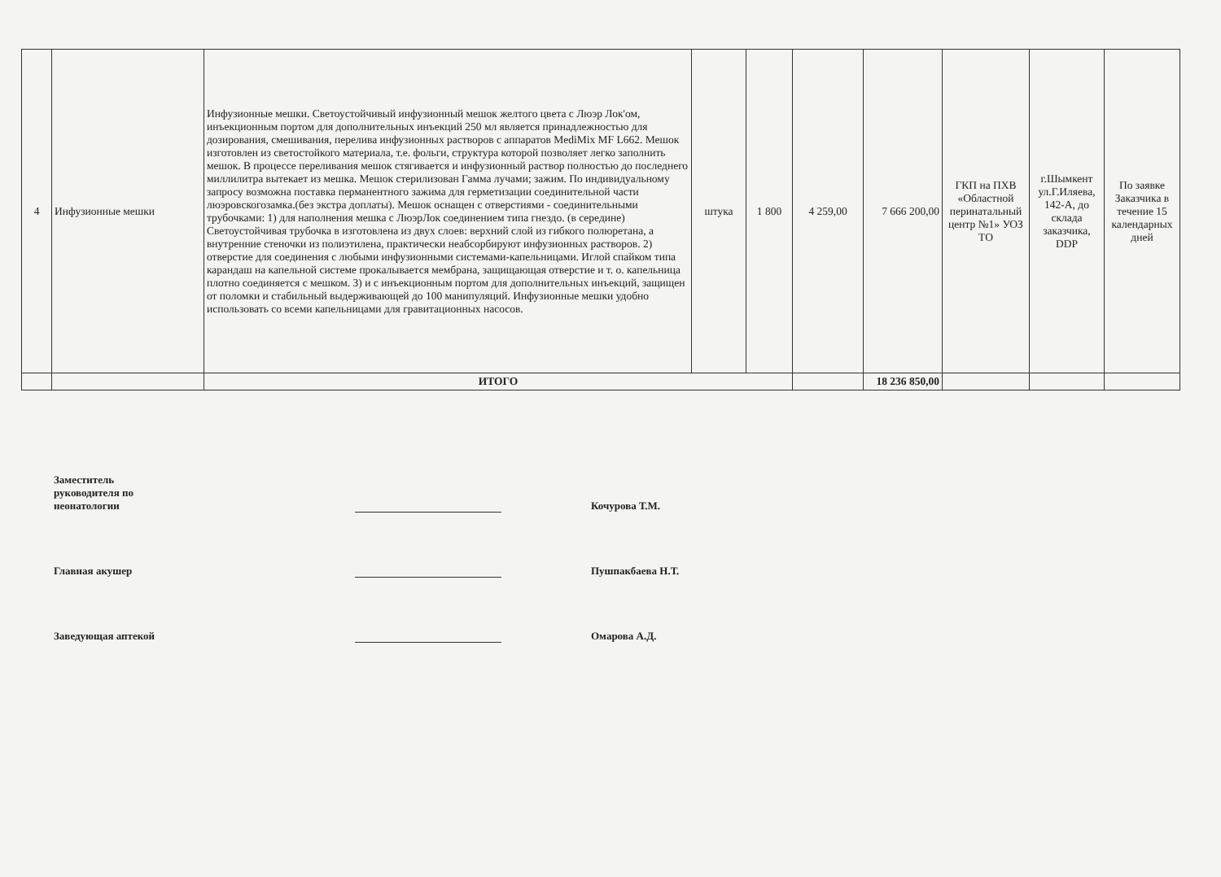| 4 | Инфузионные мешки | Инфузионные мешки. Светоустойчивый инфузионный мешок желтого цвета с Люэр Лок'ом, инъекционным портом для дополнительных инъекций 250 мл является принадлежностью для дозирования, смешивания, перелива инфузионных растворов с аппаратов MediMix MF L662. Мешок изготовлен из светостойкого материала, т.е. фольги, структура которой позволяет легко заполнить мешок. В процессе переливания мешок стягивается и инфузионный раствор полностью до последнего миллилитра вытекает из мешка. Мешок стерилизован Гамма лучами; зажим. По индивидуальному запросу возможна поставка перманентного зажима для герметизации соединительной части люэровскогозамка.(без экстра доплаты). Мешок оснащен с отверстиями - соединительными трубочками: 1) для наполнения мешка с ЛюэрЛок соединением типа гнездо. (в середине) Светоустойчивая трубочка в изготовлена из двух слоев: верхний слой из гибкого полюретана, а внутренние стеночки из полиэтилена, практически неабсорбируют инфузионных растворов. 2) отверстие для соединения с любыми инфузионными системами-капельницами. Иглой спайком типа карандаш на капельной системе прокалывается мембрана, защищающая отверстие и т. о. капельница плотно соединяется с мешком. 3) и с инъекционным портом для дополнительных инъекций, защищен от поломки и стабильный выдерживающей до 100 манипуляций. Инфузионные мешки удобно использовать со всеми капельницами для гравитационных насосов. | штука | 1 800 | 4 259,00 | 7 666 200,00 | ГКП на ПХВ «Областной перинатальный центр №1» УОЗ ТО | г.Шымкент ул.Г.Иляева, 142-А, до склада заказчика, DDP | По заявке Заказчика в течение 15 календарных дней |
| | | ИТОГО | | | | 18 236 850,00 | | | |
Заместитель
руководителя по
неонатологии
Кочурова Т.М.
Главная акушер
Пушпакбаева Н.Т.
Заведующая аптекой
Омарова А.Д.